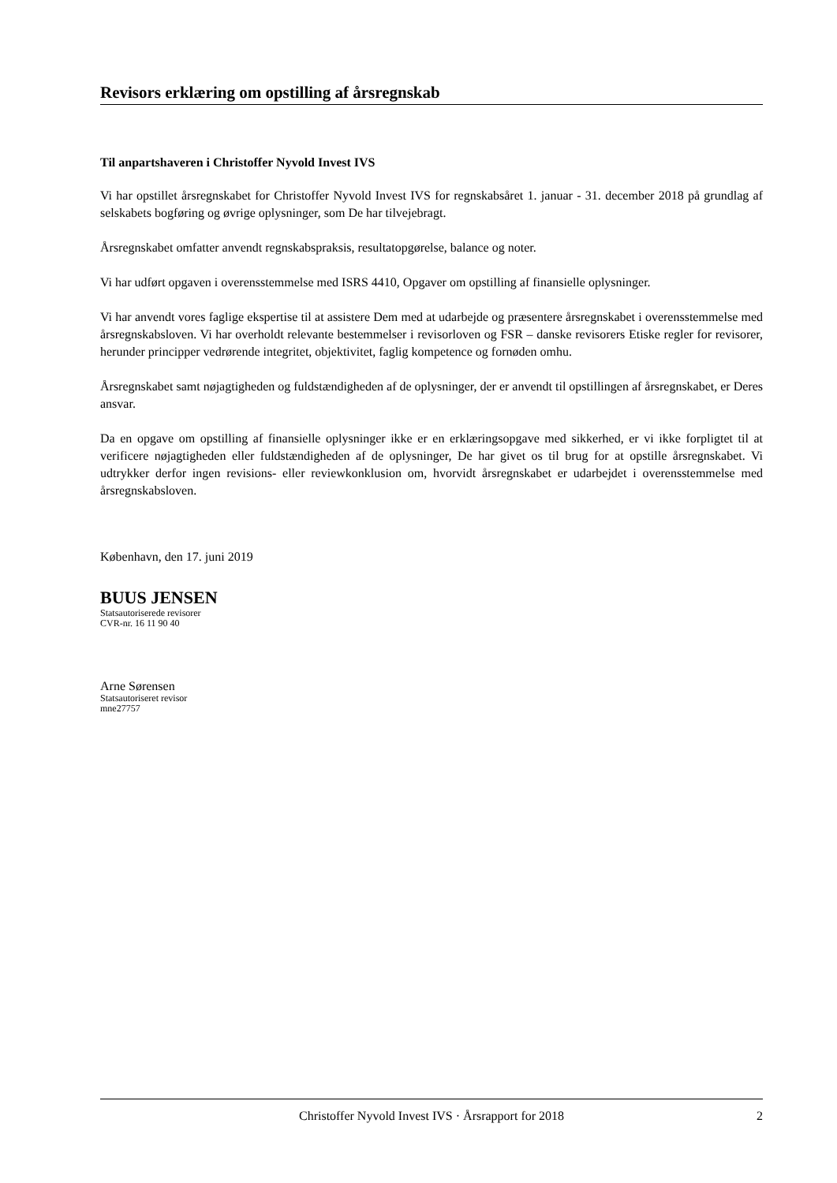Revisors erklæring om opstilling af årsregnskab
Til anpartshaveren i Christoffer Nyvold Invest IVS
Vi har opstillet årsregnskabet for Christoffer Nyvold Invest IVS for regnskabsåret 1. januar - 31. december 2018 på grundlag af selskabets bogføring og øvrige oplysninger, som De har tilvejebragt.
Årsregnskabet omfatter anvendt regnskabspraksis, resultatopgørelse, balance og noter.
Vi har udført opgaven i overensstemmelse med ISRS 4410, Opgaver om opstilling af finansielle oplysninger.
Vi har anvendt vores faglige ekspertise til at assistere Dem med at udarbejde og præsentere årsregnskabet i overensstemmelse med årsregnskabsloven. Vi har overholdt relevante bestemmelser i revisorloven og FSR – danske revisorers Etiske regler for revisorer, herunder principper vedrørende integritet, objektivitet, faglig kompetence og fornøden omhu.
Årsregnskabet samt nøjagtigheden og fuldstændigheden af de oplysninger, der er anvendt til opstillingen af årsregnskabet, er Deres ansvar.
Da en opgave om opstilling af finansielle oplysninger ikke er en erklæringsopgave med sikkerhed, er vi ikke forpligtet til at verificere nøjagtigheden eller fuldstændigheden af de oplysninger, De har givet os til brug for at opstille årsregnskabet. Vi udtrykker derfor ingen revisions- eller reviewkonklusion om, hvorvidt årsregnskabet er udarbejdet i overensstemmelse med årsregnskabsloven.
København, den 17. juni 2019
BUUS JENSEN
Statsautoriserede revisorer
CVR-nr. 16 11 90 40
Arne Sørensen
Statsautoriseret revisor
mne27757
Christoffer Nyvold Invest IVS · Årsrapport for 2018 2